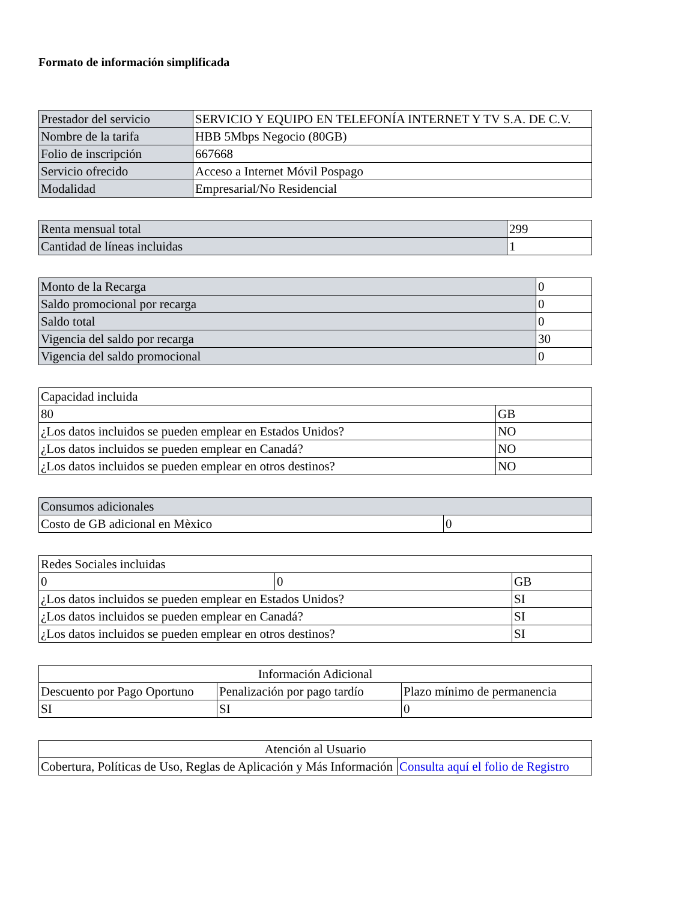Formato de información simplificada
| Prestador del servicio | SERVICIO Y EQUIPO EN TELEFONÍA INTERNET Y TV S.A. DE C.V. |
| Nombre de la tarifa | HBB 5Mbps Negocio (80GB) |
| Folio de inscripción | 667668 |
| Servicio ofrecido | Acceso a Internet Móvil Pospago |
| Modalidad | Empresarial/No Residencial |
| Renta mensual total | 299 |
| Cantidad de líneas incluidas | 1 |
| Monto de la Recarga | 0 |
| Saldo promocional por recarga | 0 |
| Saldo total | 0 |
| Vigencia del saldo por recarga | 30 |
| Vigencia del saldo promocional | 0 |
| Capacidad incluida | |
| 80 | GB |
| ¿Los datos incluidos se pueden emplear en Estados Unidos? | NO |
| ¿Los datos incluidos se pueden emplear en Canadá? | NO |
| ¿Los datos incluidos se pueden emplear en otros destinos? | NO |
| Consumos adicionales | |
| Costo de GB adicional en Mèxico | 0 |
| Redes Sociales incluidas | | |
| 0 | 0 | GB |
| ¿Los datos incluidos se pueden emplear en Estados Unidos? | | SI |
| ¿Los datos incluidos se pueden emplear en Canadá? | | SI |
| ¿Los datos incluidos se pueden emplear en otros destinos? | | SI |
| Información Adicional | | |
| Descuento por Pago Oportuno | Penalización por pago tardío | Plazo mínimo de permanencia |
| SI | SI | 0 |
| Atención al Usuario | |
| Cobertura, Políticas de Uso, Reglas de Aplicación y Más Información | Consulta aquí el folio de Registro |